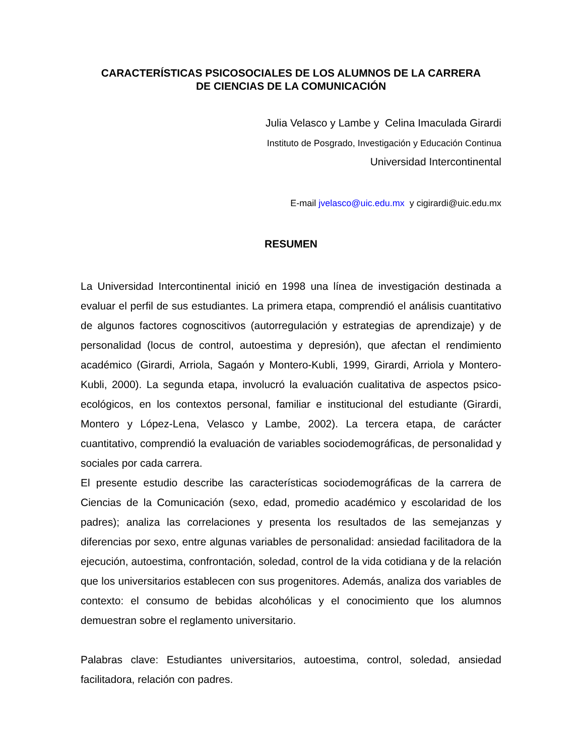CARACTERÍSTICAS PSICOSOCIALES DE LOS ALUMNOS DE LA CARRERA
DE CIENCIAS DE LA COMUNICACIÓN
Julia Velasco y Lambe y Celina Imaculada Girardi
Instituto de Posgrado, Investigación y Educación Continua
Universidad Intercontinental
E-mail jvelasco@uic.edu.mx y cigirardi@uic.edu.mx
RESUMEN
La Universidad Intercontinental inició en 1998 una línea de investigación destinada a evaluar el perfil de sus estudiantes. La primera etapa, comprendió el análisis cuantitativo de algunos factores cognoscitivos (autorregulación y estrategias de aprendizaje) y de personalidad (locus de control, autoestima y depresión), que afectan el rendimiento académico (Girardi, Arriola, Sagaón y Montero-Kubli, 1999, Girardi, Arriola y Montero-Kubli, 2000). La segunda etapa, involucró la evaluación cualitativa de aspectos psico-ecológicos, en los contextos personal, familiar e institucional del estudiante (Girardi, Montero y López-Lena, Velasco y Lambe, 2002). La tercera etapa, de carácter cuantitativo, comprendió la evaluación de variables sociodemográficas, de personalidad y sociales por cada carrera.
El presente estudio describe las características sociodemográficas de la carrera de Ciencias de la Comunicación (sexo, edad, promedio académico y escolaridad de los padres); analiza las correlaciones y presenta los resultados de las semejanzas y diferencias por sexo, entre algunas variables de personalidad: ansiedad facilitadora de la ejecución, autoestima, confrontación, soledad, control de la vida cotidiana y de la relación que los universitarios establecen con sus progenitores. Además, analiza dos variables de contexto: el consumo de bebidas alcohólicas y el conocimiento que los alumnos demuestran sobre el reglamento universitario.
Palabras clave: Estudiantes universitarios, autoestima, control, soledad, ansiedad facilitadora, relación con padres.